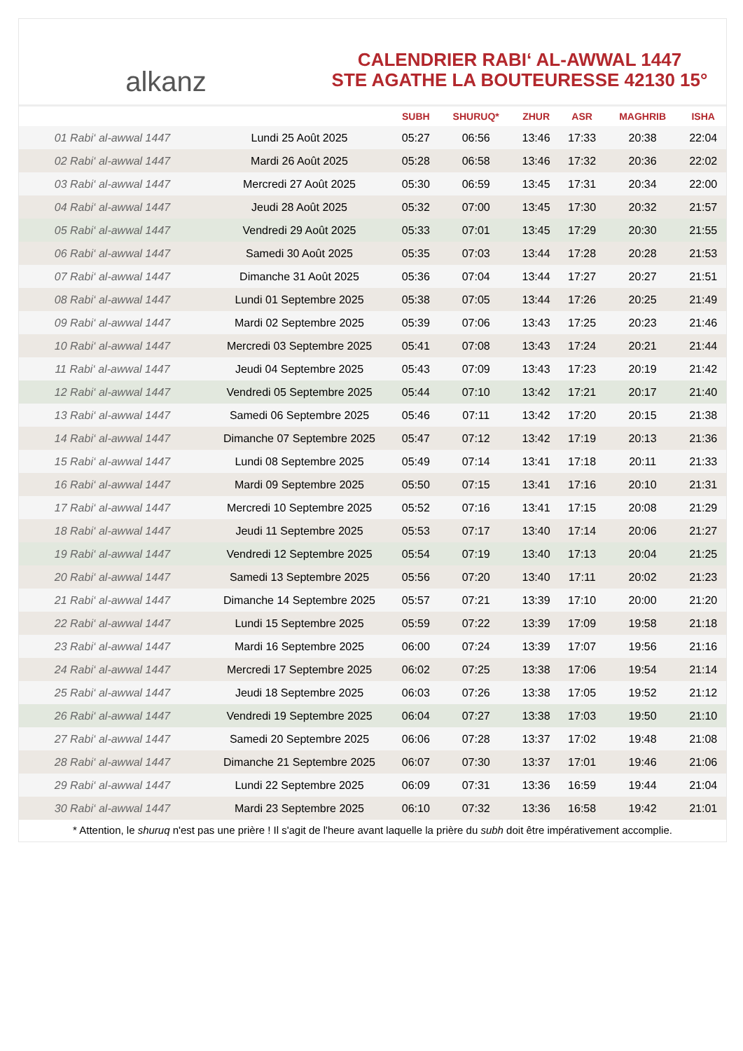alkanz
CALENDRIER RABI‘ AL-AWWAL 1447
STE AGATHE LA BOUTEURESSE 42130 15°
| | | SUBH | SHURUQ* | ZHUR | ASR | MAGHRIB | ISHA |
| --- | --- | --- | --- | --- | --- | --- | --- |
| 01 Rabi‘ al-awwal 1447 | Lundi 25 Août 2025 | 05:27 | 06:56 | 13:46 | 17:33 | 20:38 | 22:04 |
| 02 Rabi‘ al-awwal 1447 | Mardi 26 Août 2025 | 05:28 | 06:58 | 13:46 | 17:32 | 20:36 | 22:02 |
| 03 Rabi‘ al-awwal 1447 | Mercredi 27 Août 2025 | 05:30 | 06:59 | 13:45 | 17:31 | 20:34 | 22:00 |
| 04 Rabi‘ al-awwal 1447 | Jeudi 28 Août 2025 | 05:32 | 07:00 | 13:45 | 17:30 | 20:32 | 21:57 |
| 05 Rabi‘ al-awwal 1447 | Vendredi 29 Août 2025 | 05:33 | 07:01 | 13:45 | 17:29 | 20:30 | 21:55 |
| 06 Rabi‘ al-awwal 1447 | Samedi 30 Août 2025 | 05:35 | 07:03 | 13:44 | 17:28 | 20:28 | 21:53 |
| 07 Rabi‘ al-awwal 1447 | Dimanche 31 Août 2025 | 05:36 | 07:04 | 13:44 | 17:27 | 20:27 | 21:51 |
| 08 Rabi‘ al-awwal 1447 | Lundi 01 Septembre 2025 | 05:38 | 07:05 | 13:44 | 17:26 | 20:25 | 21:49 |
| 09 Rabi‘ al-awwal 1447 | Mardi 02 Septembre 2025 | 05:39 | 07:06 | 13:43 | 17:25 | 20:23 | 21:46 |
| 10 Rabi‘ al-awwal 1447 | Mercredi 03 Septembre 2025 | 05:41 | 07:08 | 13:43 | 17:24 | 20:21 | 21:44 |
| 11 Rabi‘ al-awwal 1447 | Jeudi 04 Septembre 2025 | 05:43 | 07:09 | 13:43 | 17:23 | 20:19 | 21:42 |
| 12 Rabi‘ al-awwal 1447 | Vendredi 05 Septembre 2025 | 05:44 | 07:10 | 13:42 | 17:21 | 20:17 | 21:40 |
| 13 Rabi‘ al-awwal 1447 | Samedi 06 Septembre 2025 | 05:46 | 07:11 | 13:42 | 17:20 | 20:15 | 21:38 |
| 14 Rabi‘ al-awwal 1447 | Dimanche 07 Septembre 2025 | 05:47 | 07:12 | 13:42 | 17:19 | 20:13 | 21:36 |
| 15 Rabi‘ al-awwal 1447 | Lundi 08 Septembre 2025 | 05:49 | 07:14 | 13:41 | 17:18 | 20:11 | 21:33 |
| 16 Rabi‘ al-awwal 1447 | Mardi 09 Septembre 2025 | 05:50 | 07:15 | 13:41 | 17:16 | 20:10 | 21:31 |
| 17 Rabi‘ al-awwal 1447 | Mercredi 10 Septembre 2025 | 05:52 | 07:16 | 13:41 | 17:15 | 20:08 | 21:29 |
| 18 Rabi‘ al-awwal 1447 | Jeudi 11 Septembre 2025 | 05:53 | 07:17 | 13:40 | 17:14 | 20:06 | 21:27 |
| 19 Rabi‘ al-awwal 1447 | Vendredi 12 Septembre 2025 | 05:54 | 07:19 | 13:40 | 17:13 | 20:04 | 21:25 |
| 20 Rabi‘ al-awwal 1447 | Samedi 13 Septembre 2025 | 05:56 | 07:20 | 13:40 | 17:11 | 20:02 | 21:23 |
| 21 Rabi‘ al-awwal 1447 | Dimanche 14 Septembre 2025 | 05:57 | 07:21 | 13:39 | 17:10 | 20:00 | 21:20 |
| 22 Rabi‘ al-awwal 1447 | Lundi 15 Septembre 2025 | 05:59 | 07:22 | 13:39 | 17:09 | 19:58 | 21:18 |
| 23 Rabi‘ al-awwal 1447 | Mardi 16 Septembre 2025 | 06:00 | 07:24 | 13:39 | 17:07 | 19:56 | 21:16 |
| 24 Rabi‘ al-awwal 1447 | Mercredi 17 Septembre 2025 | 06:02 | 07:25 | 13:38 | 17:06 | 19:54 | 21:14 |
| 25 Rabi‘ al-awwal 1447 | Jeudi 18 Septembre 2025 | 06:03 | 07:26 | 13:38 | 17:05 | 19:52 | 21:12 |
| 26 Rabi‘ al-awwal 1447 | Vendredi 19 Septembre 2025 | 06:04 | 07:27 | 13:38 | 17:03 | 19:50 | 21:10 |
| 27 Rabi‘ al-awwal 1447 | Samedi 20 Septembre 2025 | 06:06 | 07:28 | 13:37 | 17:02 | 19:48 | 21:08 |
| 28 Rabi‘ al-awwal 1447 | Dimanche 21 Septembre 2025 | 06:07 | 07:30 | 13:37 | 17:01 | 19:46 | 21:06 |
| 29 Rabi‘ al-awwal 1447 | Lundi 22 Septembre 2025 | 06:09 | 07:31 | 13:36 | 16:59 | 19:44 | 21:04 |
| 30 Rabi‘ al-awwal 1447 | Mardi 23 Septembre 2025 | 06:10 | 07:32 | 13:36 | 16:58 | 19:42 | 21:01 |
* Attention, le shuruq n'est pas une prière ! Il s'agit de l'heure avant laquelle la prière du subh doit être impérativement accomplie.